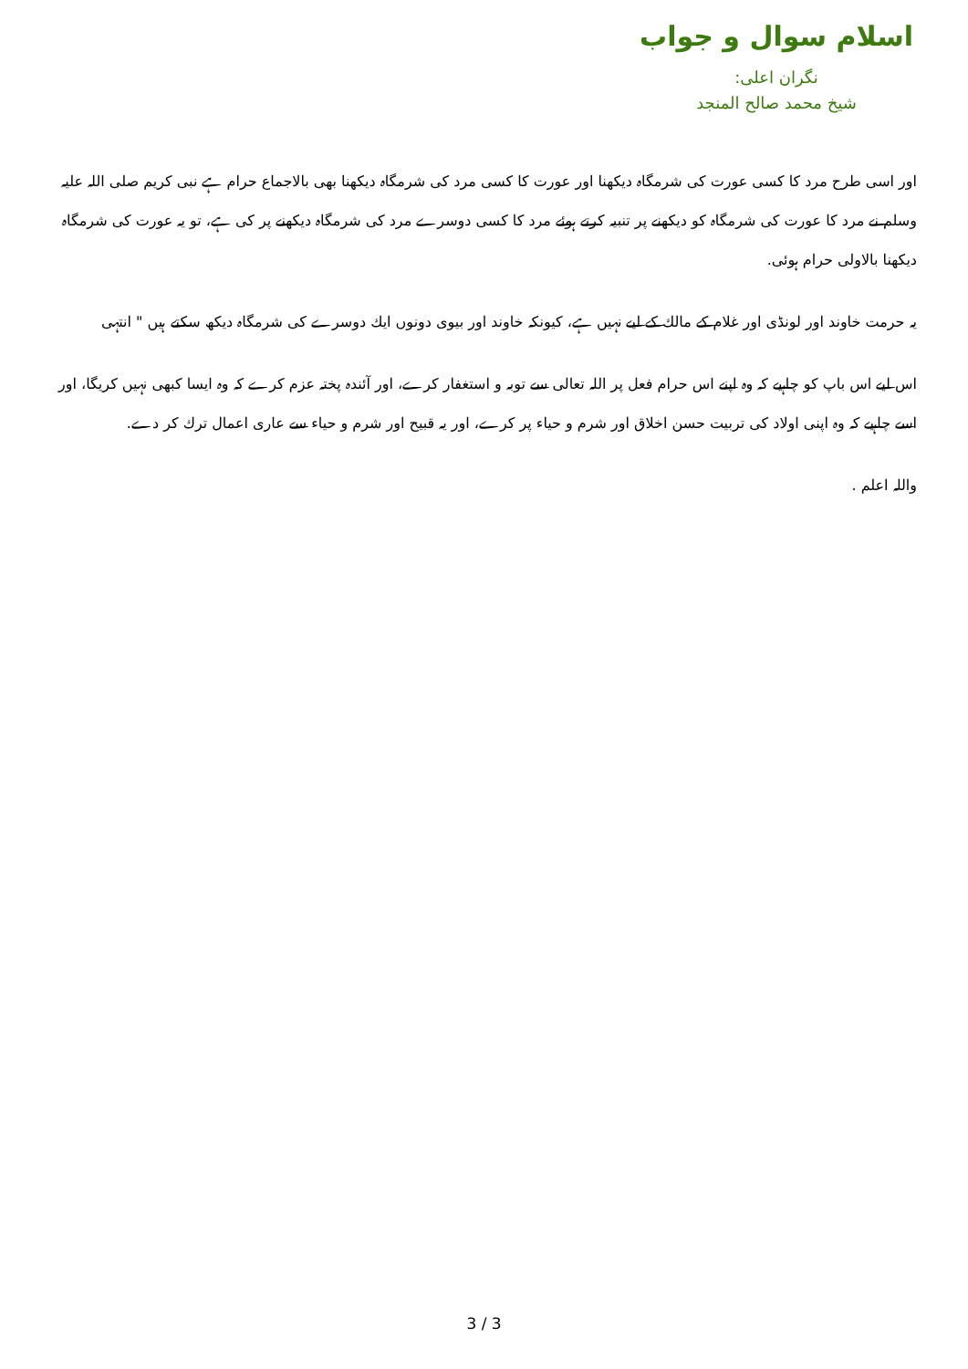اسلام سوال و جواب
نگران اعلی:
شیخ محمد صالح المنجد
اور اسی طرح مرد كا كسی عورت كی شرمگاہ دیكھنا اور عورت كا كسی مرد كی شرمگاہ دیكھنا بھی بالاجماع حرام ہے نبی كریم صلی اللہ علیہ وسلم نے مرد كا عورت كی شرمگاہ كو دیكھنے پر تنبیہ كرتے ہوئے مرد كا كسی دوسرے مرد كی شرمگاہ دیكھنے پر كی ہے، تو یہ عورت كی شرمگاہ دیكھنا بالاولی حرام ہوئی.
یہ حرمت خاوند اور لونڈی اور غلام كے مالك كے لیے نہیں ہے، كیونكہ خاوند اور بیوی دونوں ایك دوسرے كی شرمگاہ دیكھ سكتے ہیں " انتہی
اس لیے اس باپ كو چاہیے كہ وہ اپنے اس حرام فعل پر اللہ تعالی سے توبہ و استغفار كرے، اور آئندہ پختہ عزم كرے كہ وہ ایسا كبھی نہیں كریگا، اور اسے چاہیے كہ وہ اپنی اولاد كی تربیت حسن اخلاق اور شرم و حیاء پر كرے، اور یہ قبیح اور شرم و حیاء سے عاری اعمال ترك كر دے.
واللہ اعلم .
3 / 3